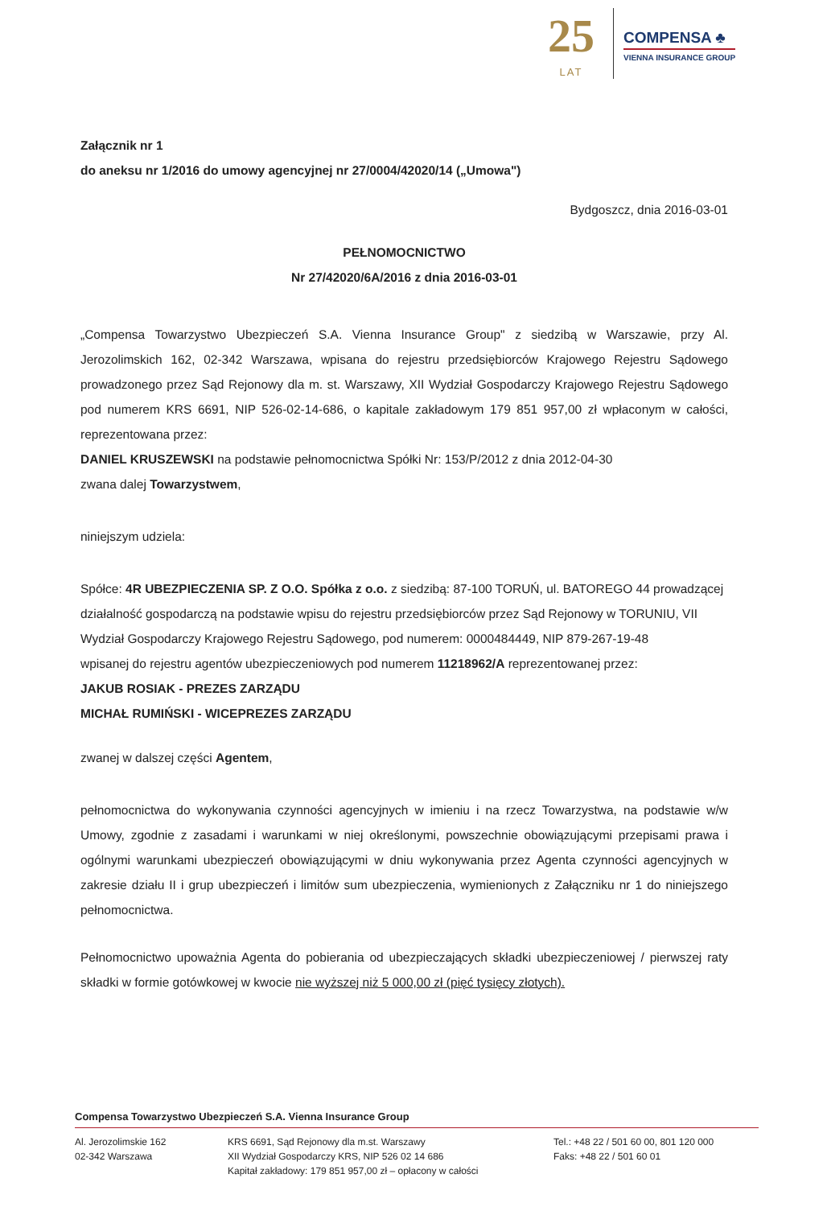25
LAT
COMPENSA ♣
VIENNA INSURANCE GROUP
Załącznik nr 1
do aneksu nr 1/2016 do umowy agencyjnej nr 27/0004/42020/14 („Umowa")
Bydgoszcz, dnia 2016-03-01
PEŁNOMOCNICTWO
Nr 27/42020/6A/2016 z dnia 2016-03-01
„Compensa Towarzystwo Ubezpieczeń S.A. Vienna Insurance Group" z siedzibą w Warszawie, przy Al. Jerozolimskich 162, 02-342 Warszawa, wpisana do rejestru przedsiębiorców Krajowego Rejestru Sądowego prowadzonego przez Sąd Rejonowy dla m. st. Warszawy, XII Wydział Gospodarczy Krajowego Rejestru Sądowego pod numerem KRS 6691, NIP 526-02-14-686, o kapitale zakładowym 179 851 957,00 zł wpłaconym w całości, reprezentowana przez:
DANIEL KRUSZEWSKI na podstawie pełnomocnictwa Spółki Nr: 153/P/2012 z dnia 2012-04-30
zwana dalej Towarzystwem,
niniejszym udziela:
Spółce: 4R UBEZPIECZENIA SP. Z O.O. Spółka z o.o. z siedzibą: 87-100 TORUŃ, ul. BATOREGO 44 prowadzącej działalność gospodarczą na podstawie wpisu do rejestru przedsiębiorców przez Sąd Rejonowy w TORUNIU, VII Wydział Gospodarczy Krajowego Rejestru Sądowego, pod numerem: 0000484449, NIP 879-267-19-48
wpisanej do rejestru agentów ubezpieczeniowych pod numerem 11218962/A reprezentowanej przez:
JAKUB ROSIAK - PREZES ZARZĄDU
MICHAŁ RUMIŃSKI - WICEPREZES ZARZĄDU
zwanej w dalszej części Agentem,
pełnomocnictwa do wykonywania czynności agencyjnych w imieniu i na rzecz Towarzystwa, na podstawie w/w Umowy, zgodnie z zasadami i warunkami w niej określonymi, powszechnie obowiązującymi przepisami prawa i ogólnymi warunkami ubezpieczeń obowiązującymi w dniu wykonywania przez Agenta czynności agencyjnych w zakresie działu II i grup ubezpieczeń i limitów sum ubezpieczenia, wymienionych z Załączniku nr 1 do niniejszego pełnomocnictwa.
Pełnomocnictwo upoważnia Agenta do pobierania od ubezpieczających składki ubezpieczeniowej / pierwszej raty składki w formie gotówkowej w kwocie nie wyższej niż 5 000,00 zł (pięć tysięcy złotych).
Compensa Towarzystwo Ubezpieczeń S.A. Vienna Insurance Group
Al. Jerozolimskie 162
02-342 Warszawa
KRS 6691, Sąd Rejonowy dla m.st. Warszawy
XII Wydział Gospodarczy KRS, NIP 526 02 14 686
Kapitał zakładowy: 179 851 957,00 zł – opłacony w całości
Tel.: +48 22 / 501 60 00, 801 120 000
Faks: +48 22 / 501 60 01